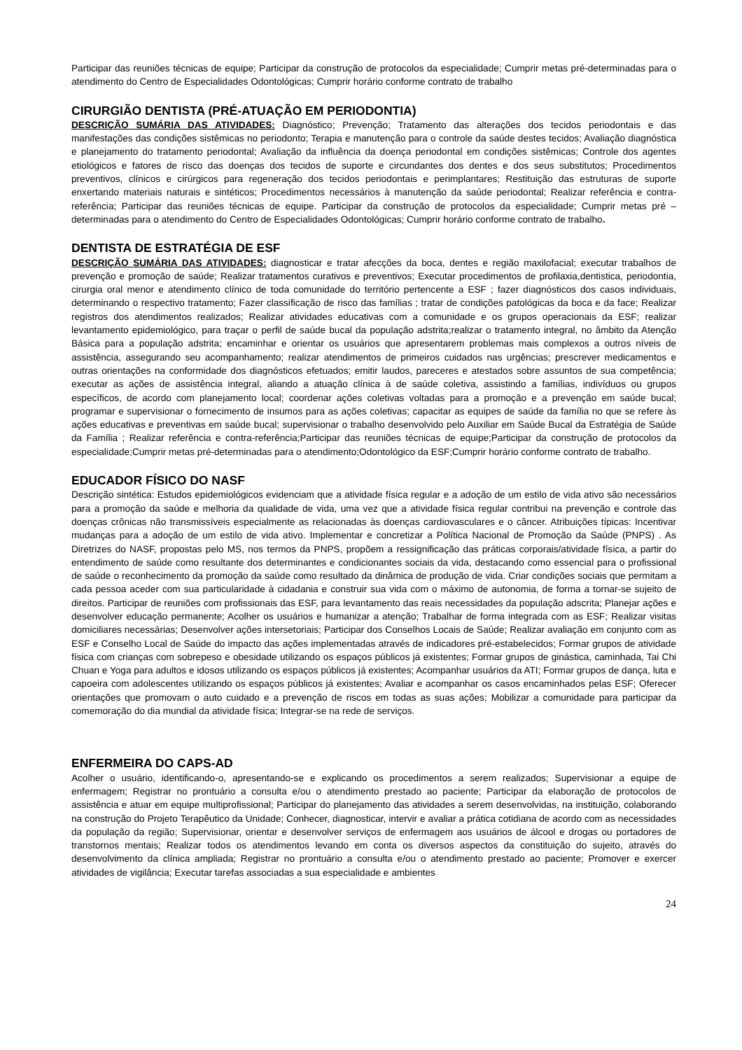Participar das reuniões técnicas de equipe; Participar da construção de protocolos da especialidade; Cumprir metas pré-determinadas para o atendimento do Centro de Especialidades Odontológicas; Cumprir horário conforme contrato de trabalho
CIRURGIÃO DENTISTA (PRÉ-ATUAÇÃO EM PERIODONTIA)
DESCRIÇÃO SUMÁRIA DAS ATIVIDADES: Diagnóstico; Prevenção; Tratamento das alterações dos tecidos periodontais e das manifestações das condições sistêmicas no periodonto; Terapia e manutenção para o controle da saúde destes tecidos; Avaliação diagnóstica e planejamento do tratamento periodontal; Avaliação da influência da doença periodontal em condições sistêmicas; Controle dos agentes etiológicos e fatores de risco das doenças dos tecidos de suporte e circundantes dos dentes e dos seus substitutos; Procedimentos preventivos, clínicos e cirúrgicos para regeneração dos tecidos periodontais e perimplantares; Restituição das estruturas de suporte enxertando materiais naturais e sintéticos; Procedimentos necessários à manutenção da saúde periodontal; Realizar referência e contra-referência; Participar das reuniões técnicas de equipe. Participar da construção de protocolos da especialidade; Cumprir metas pré –determinadas para o atendimento do Centro de Especialidades Odontológicas; Cumprir horário conforme contrato de trabalho.
DENTISTA DE ESTRATÉGIA DE ESF
DESCRIÇÃO SUMÁRIA DAS ATIVIDADES: diagnosticar e tratar afecções da boca, dentes e região maxilofacial; executar trabalhos de prevenção e promoção de saúde; Realizar tratamentos curativos e preventivos; Executar procedimentos de profilaxia,dentistica, periodontia, cirurgia oral menor e atendimento clínico de toda comunidade do território pertencente a ESF ; fazer diagnósticos dos casos individuais, determinando o respectivo tratamento; Fazer classificação de risco das famílias ; tratar de condições patológicas da boca e da face; Realizar registros dos atendimentos realizados; Realizar atividades educativas com a comunidade e os grupos operacionais da ESF; realizar levantamento epidemiológico, para traçar o perfil de saúde bucal da população adstrita;realizar o tratamento integral, no âmbito da Atenção Básica para a população adstrita; encaminhar e orientar os usuários que apresentarem problemas mais complexos a outros níveis de assistência, assegurando seu acompanhamento; realizar atendimentos de primeiros cuidados nas urgências; prescrever medicamentos e outras orientações na conformidade dos diagnósticos efetuados; emitir laudos, pareceres e atestados sobre assuntos de sua competência; executar as ações de assistência integral, aliando a atuação clínica à de saúde coletiva, assistindo a famílias, indivíduos ou grupos específicos, de acordo com planejamento local; coordenar ações coletivas voltadas para a promoção e a prevenção em saúde bucal; programar e supervisionar o fornecimento de insumos para as ações coletivas; capacitar as equipes de saúde da família no que se refere às ações educativas e preventivas em saúde bucal; supervisionar o trabalho desenvolvido pelo Auxiliar em Saúde Bucal da Estratégia de Saúde da Família ; Realizar referência e contra-referência;Participar das reuniões técnicas de equipe;Participar da construção de protocolos da especialidade;Cumprir metas pré-determinadas para o atendimento;Odontológico da ESF;Cumprir horário conforme contrato de trabalho.
EDUCADOR FÍSICO DO NASF
Descrição sintética: Estudos epidemiológicos evidenciam que a atividade física regular e a adoção de um estilo de vida ativo são necessários para a promoção da saúde e melhoria da qualidade de vida, uma vez que a atividade física regular contribui na prevenção e controle das doenças crônicas não transmissíveis especialmente as relacionadas às doenças cardiovasculares e o câncer. Atribuições típicas: Incentivar mudanças para a adoção de um estilo de vida ativo. Implementar e concretizar a Política Nacional de Promoção da Saúde (PNPS) . As Diretrizes do NASF, propostas pelo MS, nos termos da PNPS, propõem a ressignificação das práticas corporais/atividade física, a partir do entendimento de saúde como resultante dos determinantes e condicionantes sociais da vida, destacando como essencial para o profissional de saúde o reconhecimento da promoção da saúde como resultado da dinâmica de produção de vida. Criar condições sociais que permitam a cada pessoa aceder com sua particularidade à cidadania e construir sua vida com o máximo de autonomia, de forma a tornar-se sujeito de direitos. Participar de reuniões com profissionais das ESF, para levantamento das reais necessidades da população adscrita; Planejar ações e desenvolver educação permanente; Acolher os usuários e humanizar a atenção; Trabalhar de forma integrada com as ESF; Realizar visitas domiciliares necessárias; Desenvolver ações intersetoriais; Participar dos Conselhos Locais de Saúde; Realizar avaliação em conjunto com as ESF e Conselho Local de Saúde do impacto das ações implementadas através de indicadores pré-estabelecidos; Formar grupos de atividade física com crianças com sobrepeso e obesidade utilizando os espaços públicos já existentes; Formar grupos de ginástica, caminhada, Tai Chi Chuan e Yoga para adultos e idosos utilizando os espaços públicos já existentes; Acompanhar usuários da ATI; Formar grupos de dança, luta e capoeira com adolescentes utilizando os espaços públicos já existentes; Avaliar e acompanhar os casos encaminhados pelas ESF; Oferecer orientações que promovam o auto cuidado e a prevenção de riscos em todas as suas ações; Mobilizar a comunidade para participar da comemoração do dia mundial da atividade física; Integrar-se na rede de serviços.
ENFERMEIRA DO CAPS-AD
Acolher o usuário, identificando-o, apresentando-se e explicando os procedimentos a serem realizados; Supervisionar a equipe de enfermagem; Registrar no prontuário a consulta e/ou o atendimento prestado ao paciente; Participar da elaboração de protocolos de assistência e atuar em equipe multiprofissional; Participar do planejamento das atividades a serem desenvolvidas, na instituição, colaborando na construção do Projeto Terapêutico da Unidade; Conhecer, diagnosticar, intervir e avaliar a prática cotidiana de acordo com as necessidades da população da região; Supervisionar, orientar e desenvolver serviços de enfermagem aos usuários de álcool e drogas ou portadores de transtornos mentais; Realizar todos os atendimentos levando em conta os diversos aspectos da constituição do sujeito, através do desenvolvimento da clínica ampliada; Registrar no prontuário a consulta e/ou o atendimento prestado ao paciente; Promover e exercer atividades de vigilância; Executar tarefas associadas a sua especialidade e ambientes
24